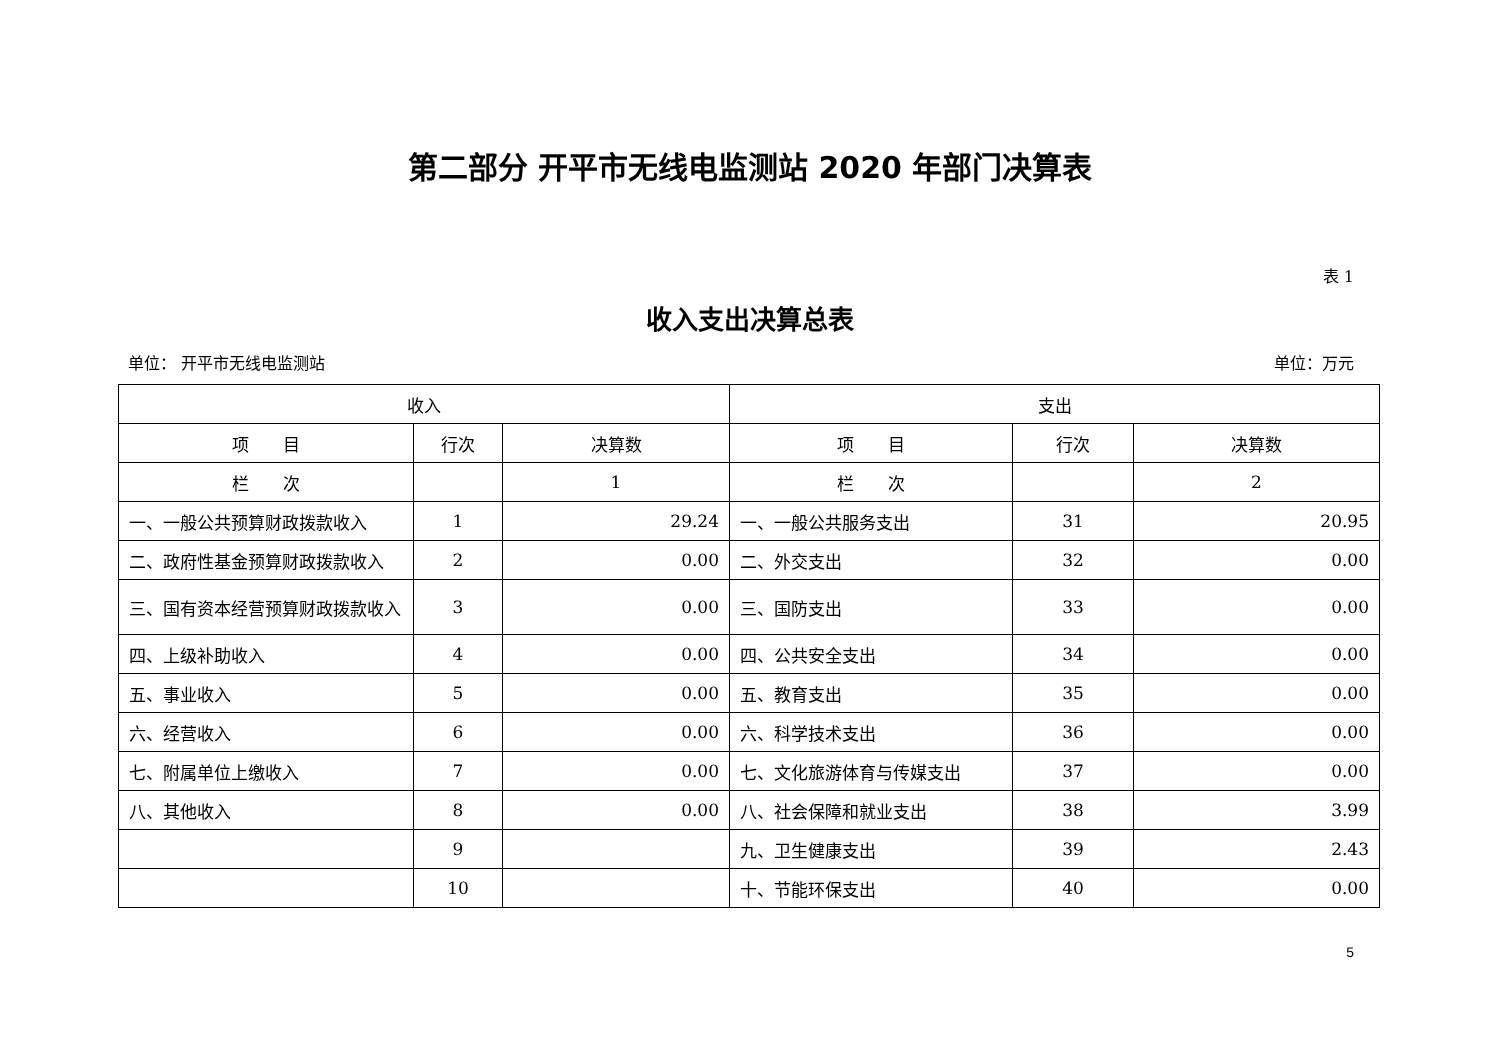第二部分 开平市无线电监测站 2020 年部门决算表
表 1
收入支出决算总表
单位： 开平市无线电监测站 单位：万元
| 收入 | | | 支出 | | |
| --- | --- | --- | --- | --- | --- |
| 项 目 | 行次 | 决算数 | 项 目 | 行次 | 决算数 |
| 栏 次 | | 1 | 栏 次 | | 2 |
| 一、一般公共预算财政拨款收入 | 1 | 29.24 | 一、一般公共服务支出 | 31 | 20.95 |
| 二、政府性基金预算财政拨款收入 | 2 | 0.00 | 二、外交支出 | 32 | 0.00 |
| 三、国有资本经营预算财政拨款收入 | 3 | 0.00 | 三、国防支出 | 33 | 0.00 |
| 四、上级补助收入 | 4 | 0.00 | 四、公共安全支出 | 34 | 0.00 |
| 五、事业收入 | 5 | 0.00 | 五、教育支出 | 35 | 0.00 |
| 六、经营收入 | 6 | 0.00 | 六、科学技术支出 | 36 | 0.00 |
| 七、附属单位上缴收入 | 7 | 0.00 | 七、文化旅游体育与传媒支出 | 37 | 0.00 |
| 八、其他收入 | 8 | 0.00 | 八、社会保障和就业支出 | 38 | 3.99 |
| | 9 | | 九、卫生健康支出 | 39 | 2.43 |
| | 10 | | 十、节能环保支出 | 40 | 0.00 |
5